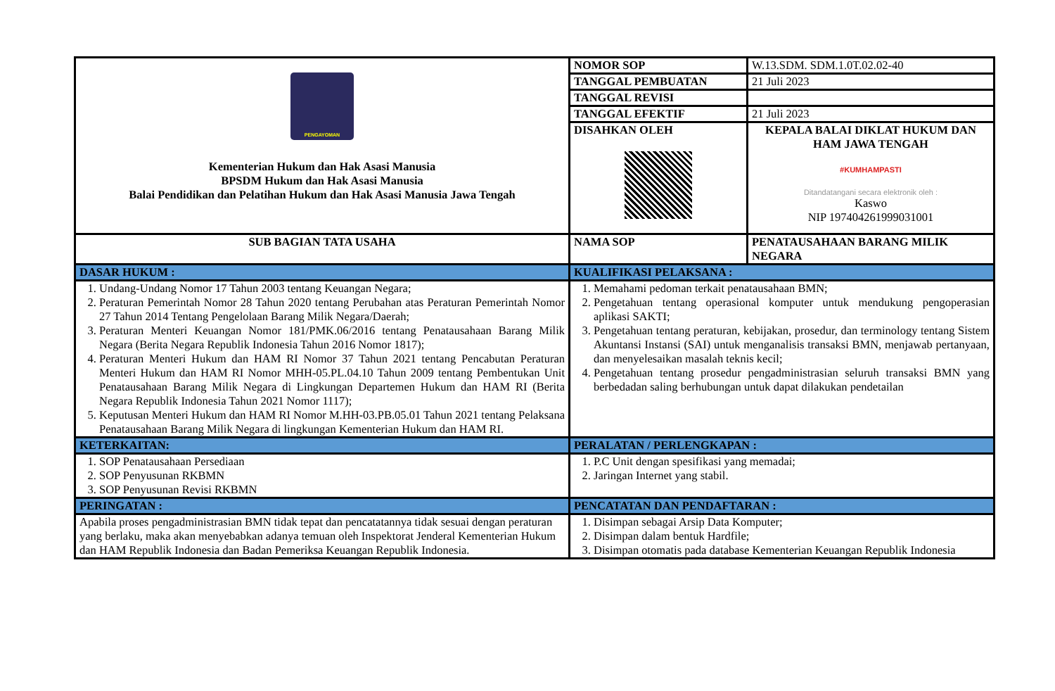| PENGAYOMAN Kementerian Hukum dan Hak Asasi Manusia BPSDM Hukum dan Hak Asasi Manusia Balai Pendidikan dan Pelatihan Hukum dan Hak Asasi Manusia Jawa Tengah | NOMOR SOP | W.13.SDM. SDM.1.0T.02.02-40 |
| | TANGGAL PEMBUATAN | 21 Juli 2023 |
| | TANGGAL REVISI | |
| | TANGGAL EFEKTIF | 21 Juli 2023 |
| | DISAHKAN OLEH | KEPALA BALAI DIKLAT HUKUM DAN HAM JAWA TENGAH #KUMHAMPASTI Ditandatangani secara elektronik oleh : Kaswo NIP 197404261999031001 |
| SUB BAGIAN TATA USAHA | NAMA SOP | PENATAUSAHAAN BARANG MILIK NEGARA |
| DASAR HUKUM : | KUALIFIKASI PELAKSANA : | |
| 1. Undang-Undang Nomor 17 Tahun 2003 tentang Keuangan Negara; 2. Peraturan Pemerintah Nomor 28 Tahun 2020 tentang Perubahan atas Peraturan Pemerintah Nomor 27 Tahun 2014 Tentang Pengelolaan Barang Milik Negara/Daerah; 3. Peraturan Menteri Keuangan Nomor 181/PMK.06/2016 tentang Penatausahaan Barang Milik Negara (Berita Negara Republik Indonesia Tahun 2016 Nomor 1817); 4. Peraturan Menteri Hukum dan HAM RI Nomor 37 Tahun 2021 tentang Pencabutan Peraturan Menteri Hukum dan HAM RI Nomor MHH-05.PL.04.10 Tahun 2009 tentang Pembentukan Unit Penatausahaan Barang Milik Negara di Lingkungan Departemen Hukum dan HAM RI (Berita Negara Republik Indonesia Tahun 2021 Nomor 1117); 5. Keputusan Menteri Hukum dan HAM RI Nomor M.HH-03.PB.05.01 Tahun 2021 tentang Pelaksana Penatausahaan Barang Milik Negara di lingkungan Kementerian Hukum dan HAM RI. | 1. Memahami pedoman terkait penatausahaan BMN; 2. Pengetahuan tentang operasional komputer untuk mendukung pengoperasian aplikasi SAKTI; 3. Pengetahuan tentang peraturan, kebijakan, prosedur, dan terminology tentang Sistem Akuntansi Instansi (SAI) untuk menganalisis transaksi BMN, menjawab pertanyaan, dan menyelesaikan masalah teknis kecil; 4. Pengetahuan tentang prosedur pengadministrasian seluruh transaksi BMN yang berbedadan saling berhubungan untuk dapat dilakukan pendetailan | |
| KETERKAITAN: | PERALATAN / PERLENGKAPAN : | |
| 1. SOP Penatausahaan Persediaan 2. SOP Penyusunan RKBMN 3. SOP Penyusunan Revisi RKBMN | 1. P.C Unit dengan spesifikasi yang memadai; 2. Jaringan Internet yang stabil. | |
| PERINGATAN : | PENCATATAN DAN PENDAFTARAN : | |
| Apabila proses pengadministrasian BMN tidak tepat dan pencatatannya tidak sesuai dengan peraturan yang berlaku, maka akan menyebabkan adanya temuan oleh Inspektorat Jenderal Kementerian Hukum dan HAM Republik Indonesia dan Badan Pemeriksa Keuangan Republik Indonesia. | 1. Disimpan sebagai Arsip Data Komputer; 2. Disimpan dalam bentuk Hardfile; 3. Disimpan otomatis pada database Kementerian Keuangan Republik Indonesia | |